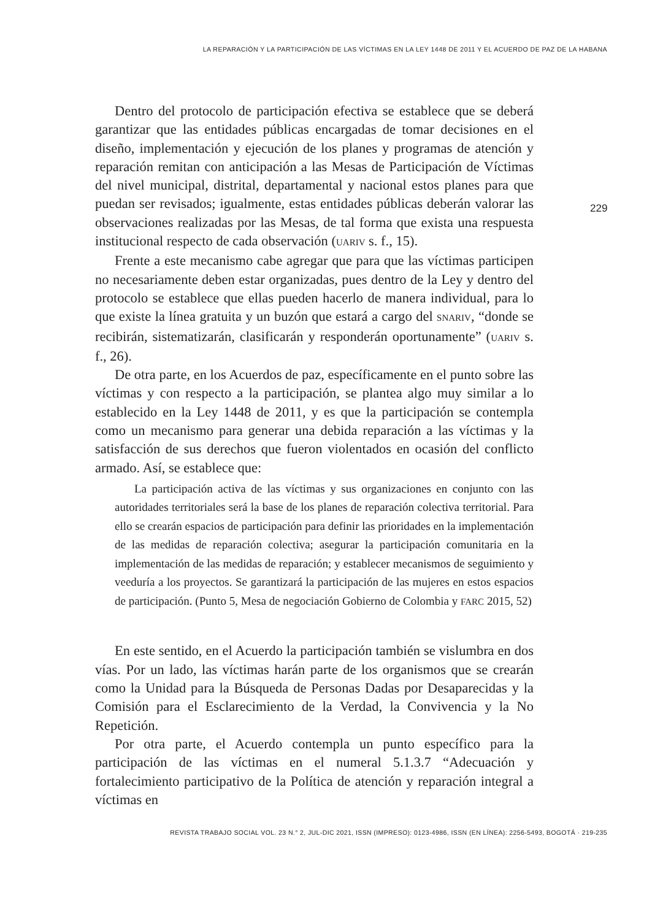LA REPARACIÓN Y LA PARTICIPACIÓN DE LAS VÍCTIMAS EN LA LEY 1448 DE 2011 Y EL ACUERDO DE PAZ DE LA HABANA
229
Dentro del protocolo de participación efectiva se establece que se deberá garantizar que las entidades públicas encargadas de tomar decisiones en el diseño, implementación y ejecución de los planes y programas de atención y reparación remitan con anticipación a las Mesas de Participación de Víctimas del nivel municipal, distrital, departamental y nacional estos planes para que puedan ser revisados; igualmente, estas entidades públicas deberán valorar las observaciones realizadas por las Mesas, de tal forma que exista una respuesta institucional respecto de cada observación (UARIV s. f., 15).
Frente a este mecanismo cabe agregar que para que las víctimas participen no necesariamente deben estar organizadas, pues dentro de la Ley y dentro del protocolo se establece que ellas pueden hacerlo de manera individual, para lo que existe la línea gratuita y un buzón que estará a cargo del SNARIV, “donde se recibirán, sistematizarán, clasificarán y responderán oportunamente” (UARIV s. f., 26).
De otra parte, en los Acuerdos de paz, específicamente en el punto sobre las víctimas y con respecto a la participación, se plantea algo muy similar a lo establecido en la Ley 1448 de 2011, y es que la participación se contempla como un mecanismo para generar una debida reparación a las víctimas y la satisfacción de sus derechos que fueron violentados en ocasión del conflicto armado. Así, se establece que:
La participación activa de las víctimas y sus organizaciones en conjunto con las autoridades territoriales será la base de los planes de reparación colectiva territorial. Para ello se crearán espacios de participación para definir las prioridades en la implementación de las medidas de reparación colectiva; asegurar la participación comunitaria en la implementación de las medidas de reparación; y establecer mecanismos de seguimiento y veeduría a los proyectos. Se garantizará la participación de las mujeres en estos espacios de participación. (Punto 5, Mesa de negociación Gobierno de Colombia y FARC 2015, 52)
En este sentido, en el Acuerdo la participación también se vislumbra en dos vías. Por un lado, las víctimas harán parte de los organismos que se crearán como la Unidad para la Búsqueda de Personas Dadas por Desaparecidas y la Comisión para el Esclarecimiento de la Verdad, la Convivencia y la No Repetición.
Por otra parte, el Acuerdo contempla un punto específico para la participación de las víctimas en el numeral 5.1.3.7 “Adecuación y fortalecimiento participativo de la Política de atención y reparación integral a víctimas en
REVISTA TRABAJO SOCIAL VOL. 23 N.° 2, JUL-DIC 2021, ISSN (IMPRESO): 0123-4986, ISSN (EN LÍNEA): 2256-5493, BOGOTÁ · 219-235